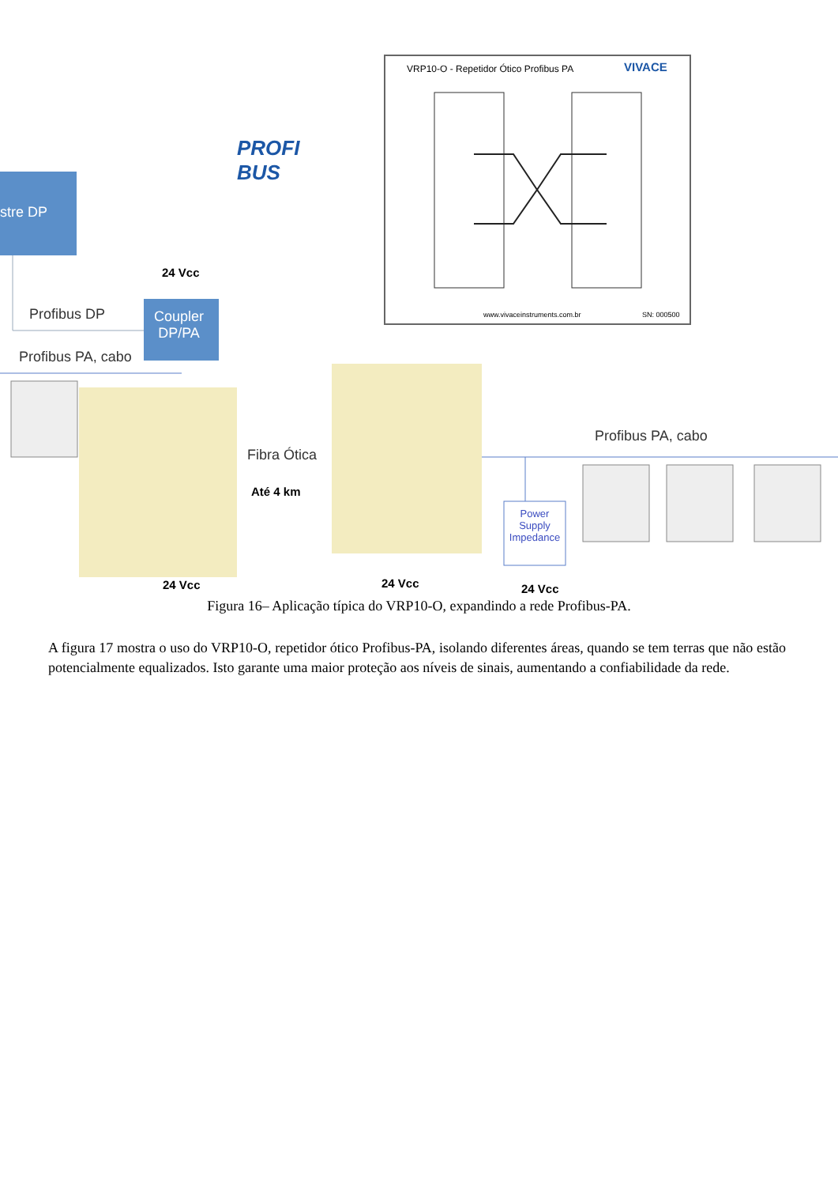stre DP
PROFI
BUS
VRP10-O - Repetidor Ótico Profibus PA
VIVACE
www.vivaceinstruments.com.br SN: 000500
24 Vcc
Profibus DP
Coupler
DP/PA
Profibus PA, cabo
Fibra Ótica
Até 4 km
Profibus PA, cabo
Power Supply Impedance
24 Vcc 24 Vcc 24 Vcc
Figura 16– Aplicação típica do VRP10-O, expandindo a rede Profibus-PA.
A figura 17 mostra o uso do VRP10-O, repetidor ótico Profibus-PA, isolando diferentes áreas, quando se tem terras que não estão potencialmente equalizados. Isto garante uma maior proteção aos níveis de sinais, aumentando a confiabilidade da rede.